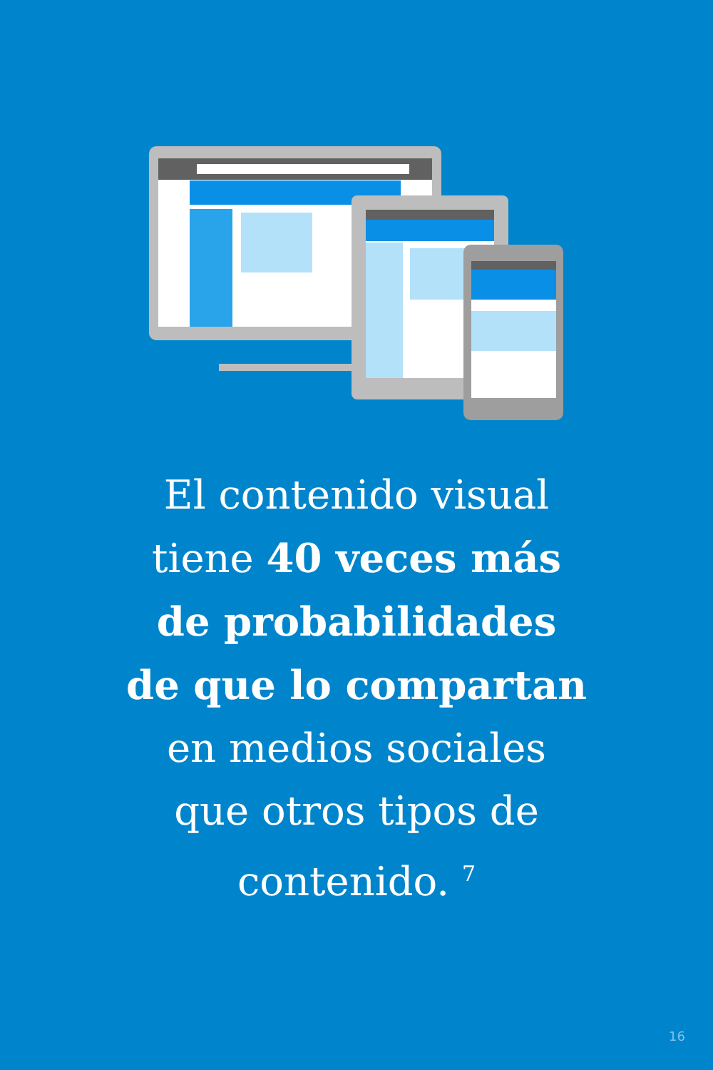El contenido visual
tiene 40 veces más
de probabilidades
de que lo compartan
en medios sociales
que otros tipos de
contenido. <sup>7</sup>
16